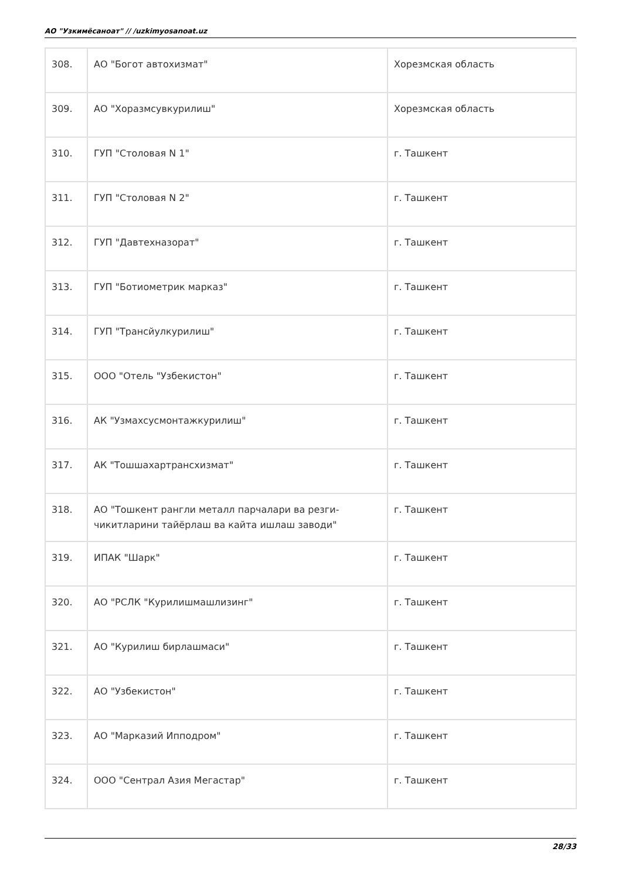АО "Узкимёсаноат" // /uzkimyosanoat.uz
| 308. | АО "Богот автохизмат" | Хорезмская область |
| 309. | АО "Хоразмсувкурилиш" | Хорезмская область |
| 310. | ГУП "Столовая N 1" | г. Ташкент |
| 311. | ГУП "Столовая N 2" | г. Ташкент |
| 312. | ГУП "Давтехназорат" | г. Ташкент |
| 313. | ГУП "Ботиометрик марказ" | г. Ташкент |
| 314. | ГУП "Трансйулкурилиш" | г. Ташкент |
| 315. | ООО "Отель "Узбекистон" | г. Ташкент |
| 316. | АК "Узмахсусмонтажкурилиш" | г. Ташкент |
| 317. | АК "Тошшахартрансхизмат" | г. Ташкент |
| 318. | АО "Тошкент рангли металл парчалари ва резги- чикитларини тайёрлаш ва кайта ишлаш заводи" | г. Ташкент |
| 319. | ИПАК "Шарк" | г. Ташкент |
| 320. | АО "РСЛК "Курилишмашлизинг" | г. Ташкент |
| 321. | АО "Курилиш бирлашмаси" | г. Ташкент |
| 322. | АО "Узбекистон" | г. Ташкент |
| 323. | АО "Марказий Ипподром" | г. Ташкент |
| 324. | ООО "Сентрал Азия Мегастар" | г. Ташкент |
28/33